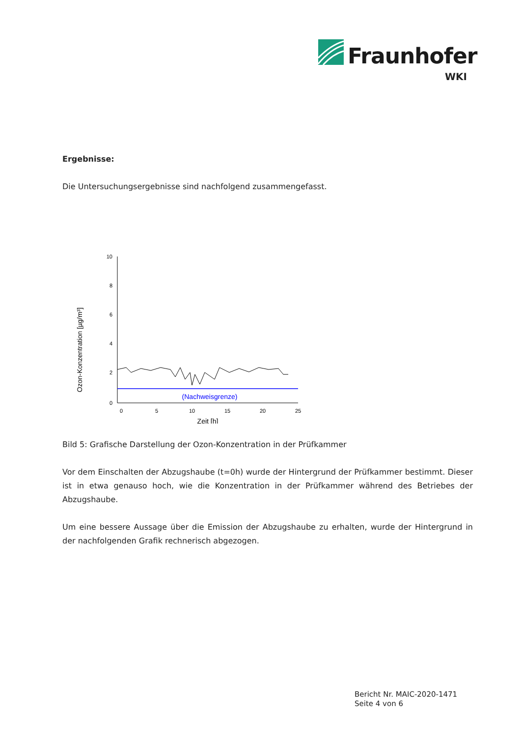Fraunhofer
WKI
Ergebnisse:
Die Untersuchungsergebnisse sind nachfolgend zusammengefasst.
Ozon-Konzentration [µg/m³]
10
8
6
4
2
0
0
5
10
15
20
25
Zeit [h]
(Nachweisgrenze)
Bild 5: Grafische Darstellung der Ozon-Konzentration in der Prüfkammer
Vor dem Einschalten der Abzugshaube (t=0h) wurde der Hintergrund der Prüfkammer bestimmt. Dieser ist in etwa genauso hoch, wie die Konzentration in der Prüfkammer während des Betriebes der Abzugshaube.
Um eine bessere Aussage über die Emission der Abzugshaube zu erhalten, wurde der Hintergrund in der nachfolgenden Grafik rechnerisch abgezogen.
Bericht Nr. MAIC-2020-1471
Seite 4 von 6